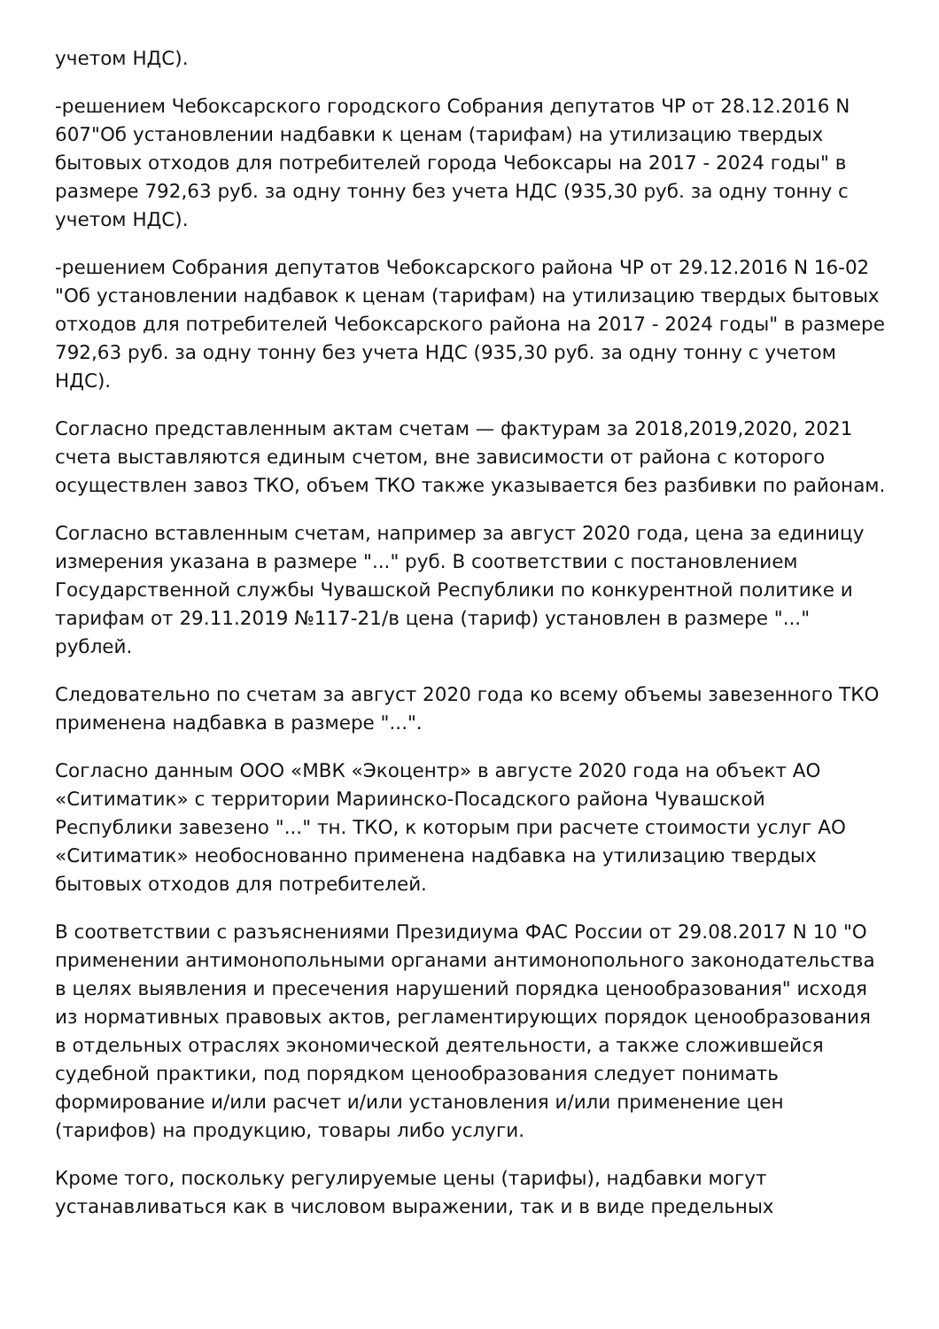учетом НДС).
-решением Чебоксарского городского Собрания депутатов ЧР от 28.12.2016 N 607"Об установлении надбавки к ценам (тарифам) на утилизацию твердых бытовых отходов для потребителей города Чебоксары на 2017 - 2024 годы" в размере 792,63 руб. за одну тонну без учета НДС (935,30 руб. за одну тонну с учетом НДС).
-решением Собрания депутатов Чебоксарского района ЧР от 29.12.2016 N 16-02 "Об установлении надбавок к ценам (тарифам) на утилизацию твердых бытовых отходов для потребителей Чебоксарского района на 2017 - 2024 годы" в размере 792,63 руб. за одну тонну без учета НДС (935,30 руб. за одну тонну с учетом НДС).
Согласно представленным актам счетам — фактурам за 2018,2019,2020, 2021 счета выставляются единым счетом, вне зависимости от района с которого осуществлен завоз ТКО, объем ТКО также указывается без разбивки по районам.
Согласно вставленным счетам, например за август 2020 года, цена за единицу измерения указана в размере "..." руб. В соответствии с постановлением Государственной службы Чувашской Республики по конкурентной политике и тарифам от 29.11.2019 №117-21/в цена (тариф) установлен в размере "..." рублей.
Следовательно по счетам за август 2020 года ко всему объемы завезенного ТКО применена надбавка в размере "...".
Согласно данным ООО «МВК «Экоцентр» в августе 2020 года на объект АО «Ситиматик» с территории Мариинско-Посадского района Чувашской Республики завезено "..." тн. ТКО, к которым при расчете стоимости услуг АО «Ситиматик» необоснованно применена надбавка на утилизацию твердых бытовых отходов для потребителей.
В соответствии с разъяснениями Президиума ФАС России от 29.08.2017 N 10 "О применении антимонопольными органами антимонопольного законодательства в целях выявления и пресечения нарушений порядка ценообразования" исходя из нормативных правовых актов, регламентирующих порядок ценообразования в отдельных отраслях экономической деятельности, а также сложившейся судебной практики, под порядком ценообразования следует понимать формирование и/или расчет и/или установления и/или применение цен (тарифов) на продукцию, товары либо услуги.
Кроме того, поскольку регулируемые цены (тарифы), надбавки могут устанавливаться как в числовом выражении, так и в виде предельных